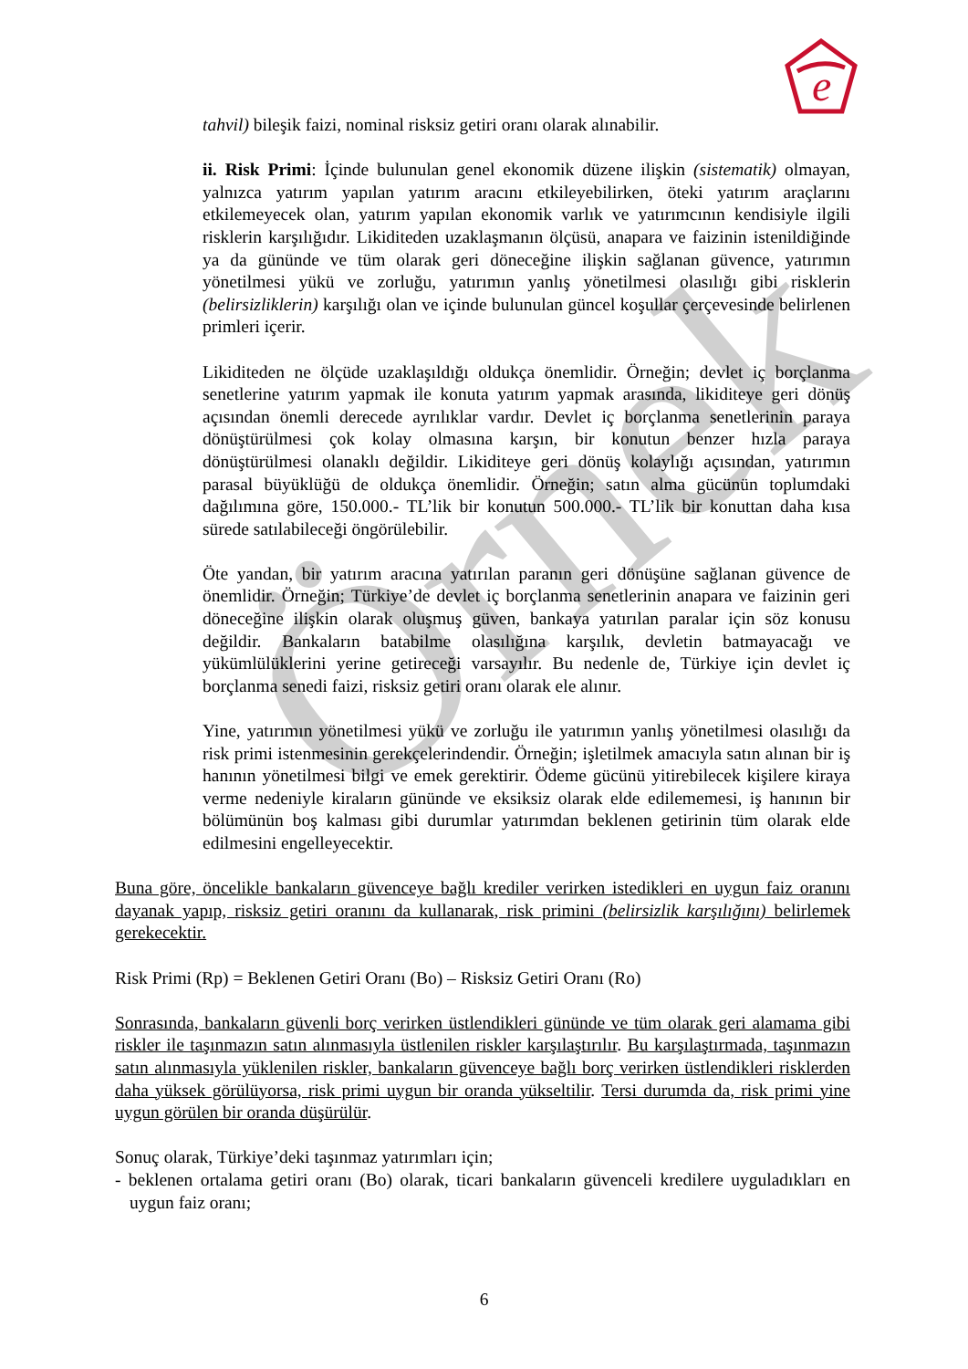e
Örnek
tahvil) bileşik faizi, nominal risksiz getiri oranı olarak alınabilir.
ii. Risk Primi: İçinde bulunulan genel ekonomik düzene ilişkin (sistematik) olmayan, yalnızca yatırım yapılan yatırım aracını etkileyebilirken, öteki yatırım araçlarını etkilemeyecek olan, yatırım yapılan ekonomik varlık ve yatırımcının kendisiyle ilgili risklerin karşılığıdır. Likiditeden uzaklaşmanın ölçüsü, anapara ve faizinin istenildiğinde ya da gününde ve tüm olarak geri döneceğine ilişkin sağlanan güvence, yatırımın yönetilmesi yükü ve zorluğu, yatırımın yanlış yönetilmesi olasılığı gibi risklerin (belirsizliklerin) karşılığı olan ve içinde bulunulan güncel koşullar çerçevesinde belirlenen primleri içerir.
Likiditeden ne ölçüde uzaklaşıldığı oldukça önemlidir. Örneğin; devlet iç borçlanma senetlerine yatırım yapmak ile konuta yatırım yapmak arasında, likiditeye geri dönüş açısından önemli derecede ayrılıklar vardır. Devlet iç borçlanma senetlerinin paraya dönüştürülmesi çok kolay olmasına karşın, bir konutun benzer hızla paraya dönüştürülmesi olanaklı değildir. Likiditeye geri dönüş kolaylığı açısından, yatırımın parasal büyüklüğü de oldukça önemlidir. Örneğin; satın alma gücünün toplumdaki dağılımına göre, 150.000.- TL’lik bir konutun 500.000.- TL’lik bir konuttan daha kısa sürede satılabileceği öngörülebilir.
Öte yandan, bir yatırım aracına yatırılan paranın geri dönüşüne sağlanan güvence de önemlidir. Örneğin; Türkiye’de devlet iç borçlanma senetlerinin anapara ve faizinin geri döneceğine ilişkin olarak oluşmuş güven, bankaya yatırılan paralar için söz konusu değildir. Bankaların batabilme olasılığına karşılık, devletin batmayacağı ve yükümlülüklerini yerine getireceği varsayılır. Bu nedenle de, Türkiye için devlet iç borçlanma senedi faizi, risksiz getiri oranı olarak ele alınır.
Yine, yatırımın yönetilmesi yükü ve zorluğu ile yatırımın yanlış yönetilmesi olasılığı da risk primi istenmesinin gerekçelerindendir. Örneğin; işletilmek amacıyla satın alınan bir iş hanının yönetilmesi bilgi ve emek gerektirir. Ödeme gücünü yitirebilecek kişilere kiraya verme nedeniyle kiraların gününde ve eksiksiz olarak elde edilememesi, iş hanının bir bölümünün boş kalması gibi durumlar yatırımdan beklenen getirinin tüm olarak elde edilmesini engelleyecektir.
Buna göre, öncelikle bankaların güvenceye bağlı krediler verirken istedikleri en uygun faiz oranını dayanak yapıp, risksiz getiri oranını da kullanarak, risk primini (belirsizlik karşılığını) belirlemek gerekecektir.
Risk Primi (Rp) = Beklenen Getiri Oranı (Bo) – Risksiz Getiri Oranı (Ro)
Sonrasında, bankaların güvenli borç verirken üstlendikleri gününde ve tüm olarak geri alamama gibi riskler ile taşınmazın satın alınmasıyla üstlenilen riskler karşılaştırılır. Bu karşılaştırmada, taşınmazın satın alınmasıyla yüklenilen riskler, bankaların güvenceye bağlı borç verirken üstlendikleri risklerden daha yüksek görülüyorsa, risk primi uygun bir oranda yükseltilir. Tersi durumda da, risk primi yine uygun görülen bir oranda düşürülür.
Sonuç olarak, Türkiye’deki taşınmaz yatırımları için;
- beklenen ortalama getiri oranı (Bo) olarak, ticari bankaların güvenceli kredilere uyguladıkları en uygun faiz oranı;
6